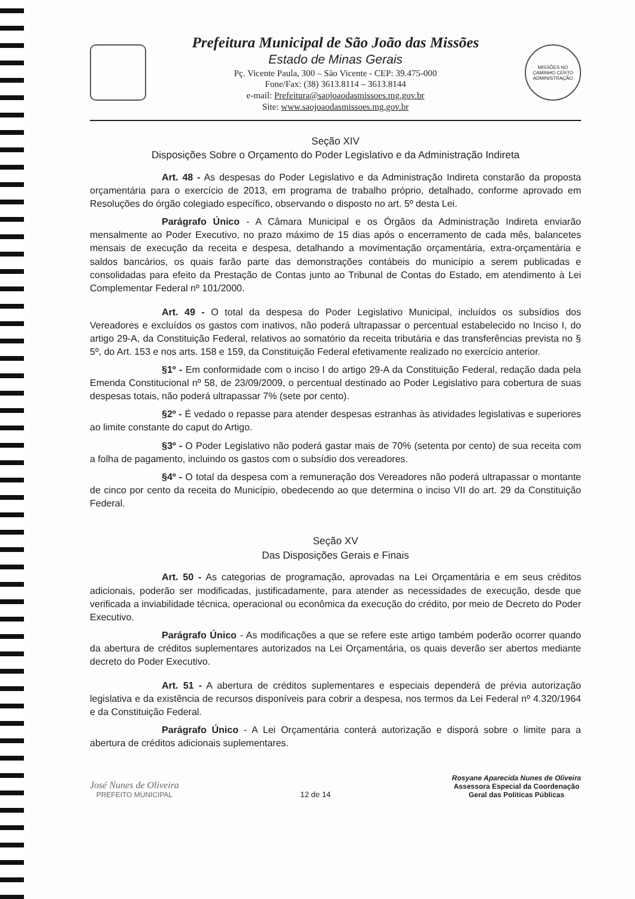Prefeitura Municipal de São João das Missões
Estado de Minas Gerais
Pç. Vicente Paula, 300 – São Vicente - CEP: 39.475-000
Fone/Fax: (38) 3613.8114 – 3613.8144
e-mail: Prefeitura@saojoaodasmissoes.mg.gov.br
Site: www.saojoaodasmissoes.mg.gov.br
MISSÕES NO CAMINHO CERTO
ADMINISTRAÇÃO
Seção XIV
Disposições Sobre o Orçamento do Poder Legislativo e da Administração Indireta
Art. 48 - As despesas do Poder Legislativo e da Administração Indireta constarão da proposta orçamentária para o exercício de 2013, em programa de trabalho próprio, detalhado, conforme aprovado em Resoluções do órgão colegiado específico, observando o disposto no art. 5º desta Lei.
Parágrafo Único - A Câmara Municipal e os Órgãos da Administração Indireta enviarão mensalmente ao Poder Executivo, no prazo máximo de 15 dias após o encerramento de cada mês, balancetes mensais de execução da receita e despesa, detalhando a movimentação orçamentária, extra-orçamentária e saldos bancários, os quais farão parte das demonstrações contábeis do município a serem publicadas e consolidadas para efeito da Prestação de Contas junto ao Tribunal de Contas do Estado, em atendimento à Lei Complementar Federal nº 101/2000.
Art. 49 - O total da despesa do Poder Legislativo Municipal, incluídos os subsídios dos Vereadores e excluídos os gastos com inativos, não poderá ultrapassar o percentual estabelecido no Inciso I, do artigo 29-A, da Constituição Federal, relativos ao somatório da receita tributária e das transferências prevista no § 5º, do Art. 153 e nos arts. 158 e 159, da Constituição Federal efetivamente realizado no exercício anterior.
§1º - Em conformidade com o inciso I do artigo 29-A da Constituição Federal, redação dada pela Emenda Constitucional nº 58, de 23/09/2009, o percentual destinado ao Poder Legislativo para cobertura de suas despesas totais, não poderá ultrapassar 7% (sete por cento).
§2º - É vedado o repasse para atender despesas estranhas às atividades legislativas e superiores ao limite constante do caput do Artigo.
§3º - O Poder Legislativo não poderá gastar mais de 70% (setenta por cento) de sua receita com a folha de pagamento, incluindo os gastos com o subsídio dos vereadores.
§4º - O total da despesa com a remuneração dos Vereadores não poderá ultrapassar o montante de cinco por cento da receita do Município, obedecendo ao que determina o inciso VII do art. 29 da Constituição Federal.
Seção XV
Das Disposições Gerais e Finais
Art. 50 - As categorias de programação, aprovadas na Lei Orçamentária e em seus créditos adicionais, poderão ser modificadas, justificadamente, para atender as necessidades de execução, desde que verificada a inviabilidade técnica, operacional ou econômica da execução do crédito, por meio de Decreto do Poder Executivo.
Parágrafo Único - As modificações a que se refere este artigo também poderão ocorrer quando da abertura de créditos suplementares autorizados na Lei Orçamentária, os quais deverão ser abertos mediante decreto do Poder Executivo.
Art. 51 - A abertura de créditos suplementares e especiais dependerá de prévia autorização legislativa e da existência de recursos disponíveis para cobrir a despesa, nos termos da Lei Federal nº 4.320/1964 e da Constituição Federal.
Parágrafo Único - A Lei Orçamentária conterá autorização e disporá sobre o limite para a abertura de créditos adicionais suplementares.
José Nunes de Oliveira
PREFEITO MUNICIPAL
12 de 14
Rosyane Aparecida Nunes de Oliveira
Assessora Especial da Coordenação
Geral das Políticas Públicas